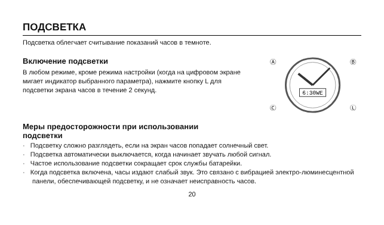ПОДСВЕТКА
Подсветка облегчает считывание показаний часов в темноте.
Включение подсветки
В любом режиме, кроме режима настройки (когда на цифровом экране мигает индикатор выбранного параметра), нажмите кнопку L для подсветки экрана часов в течение 2 секунд.
6:30WE
Ⓐ
Ⓑ
Ⓒ
Ⓛ
Меры предосторожности при использовании
подсветки
· Подсветку сложно разглядеть, если на экран часов попадает солнечный свет.
· Подсветка автоматически выключается, когда начинает звучать любой сигнал.
· Частое использование подсветки сокращает срок службы батарейки.
· Когда подсветка включена, часы издают слабый звук. Это связано с вибрацией электро-люминесцентной панели, обеспечивающей подсветку, и не означает неисправность часов.
20